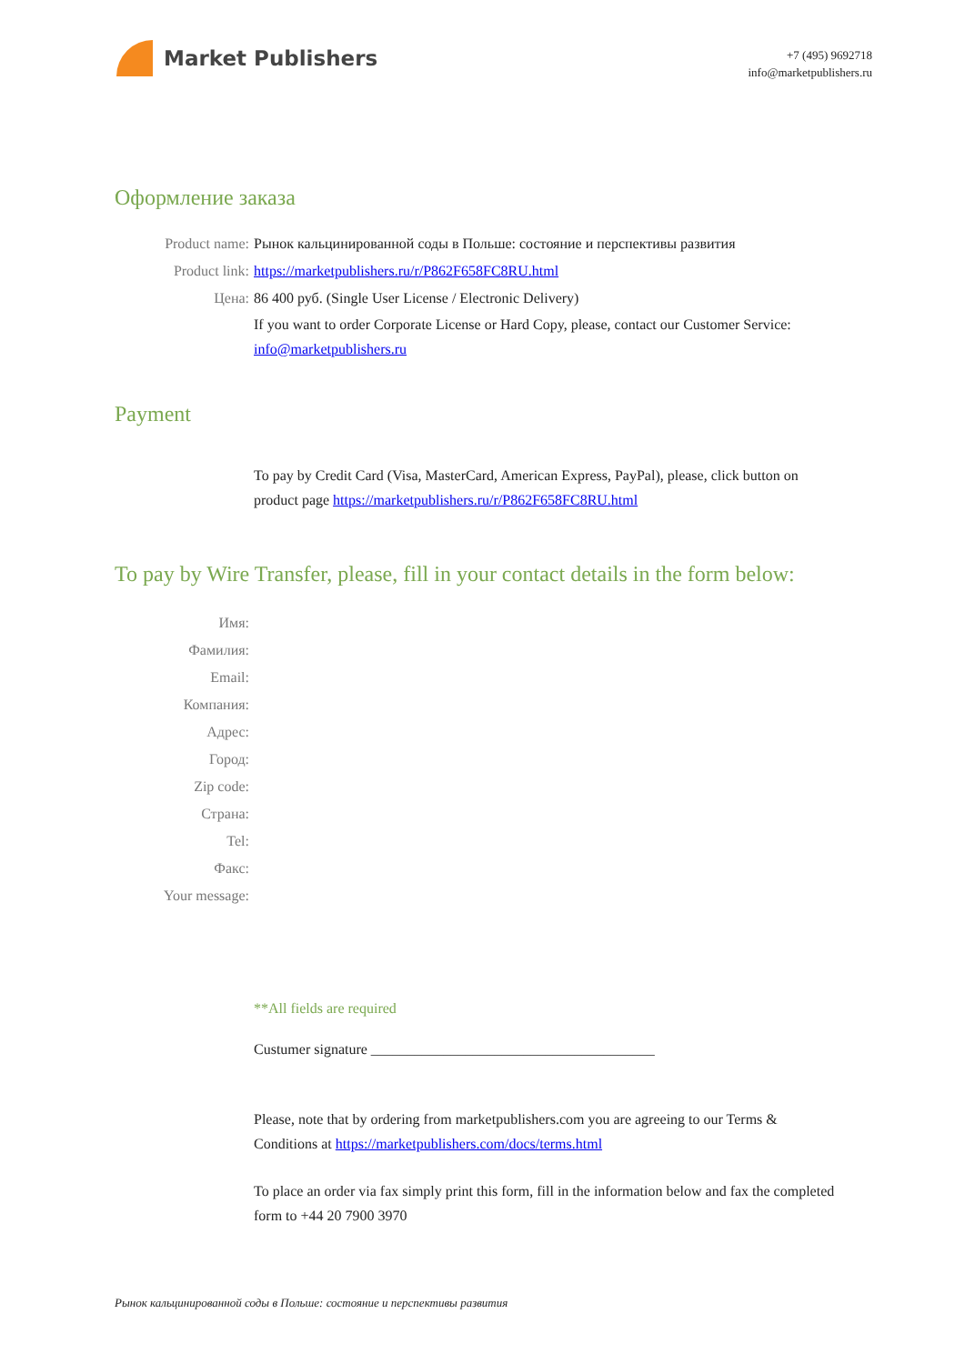Market Publishers
+7 (495) 9692718
info@marketpublishers.ru
Оформление заказа
Product name: Рынок кальцинированной соды в Польше: состояние и перспективы развития
Product link: https://marketpublishers.ru/r/P862F658FC8RU.html
Цена: 86 400 руб. (Single User License / Electronic Delivery)
If you want to order Corporate License or Hard Copy, please, contact our Customer Service: info@marketpublishers.ru
Payment
To pay by Credit Card (Visa, MasterCard, American Express, PayPal), please, click button on product page https://marketpublishers.ru/r/P862F658FC8RU.html
To pay by Wire Transfer, please, fill in your contact details in the form below:
Имя:
Фамилия:
Email:
Компания:
Адрес:
Город:
Zip code:
Страна:
Tel:
Факс:
Your message:
**All fields are required
Custumer signature _______________________________________
Please, note that by ordering from marketpublishers.com you are agreeing to our Terms & Conditions at https://marketpublishers.com/docs/terms.html
To place an order via fax simply print this form, fill in the information below and fax the completed form to +44 20 7900 3970
Рынок кальцинированной соды в Польше: состояние и перспективы развития